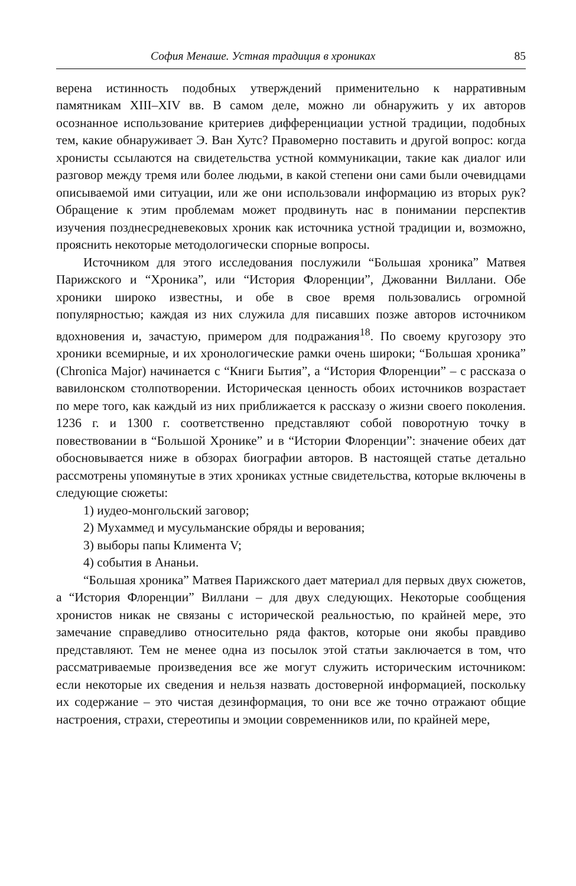София Менаше. Устная традиция в хрониках 85
верена истинность подобных утверждений применительно к нарративным памятникам XIII–XIV вв. В самом деле, можно ли обнаружить у их авторов осознанное использование критериев дифференциации устной традиции, подобных тем, какие обнаруживает Э. Ван Хутс? Правомерно поставить и другой вопрос: когда хронисты ссылаются на свидетельства устной коммуникации, такие как диалог или разговор между тремя или более людьми, в какой степени они сами были очевидцами описываемой ими ситуации, или же они использовали информацию из вторых рук? Обращение к этим проблемам может продвинуть нас в понимании перспектив изучения позднесредневековых хроник как источника устной традиции и, возможно, прояснить некоторые методологически спорные вопросы.
Источником для этого исследования послужили “Большая хроника” Матвея Парижского и “Хроника”, или “История Флоренции”, Джованни Виллани. Обе хроники широко известны, и обе в свое время пользовались огромной популярностью; каждая из них служила для писавших позже авторов источником вдохновения и, зачастую, примером для подражания<sup>18</sup>. По своему кругозору это хроники всемирные, и их хронологические рамки очень широки; “Большая хроника” (Chronica Major) начинается с “Книги Бытия”, а “История Флоренции” – с рассказа о вавилонском столпотворении. Историческая ценность обоих источников возрастает по мере того, как каждый из них приближается к рассказу о жизни своего поколения. 1236 г. и 1300 г. соответственно представляют собой поворотную точку в повествовании в “Большой Хронике” и в “Истории Флоренции”: значение обеих дат обосновывается ниже в обзорах биографии авторов. В настоящей статье детально рассмотрены упомянутые в этих хрониках устные свидетельства, которые включены в следующие сюжеты:
1) иудео-монгольский заговор;
2) Мухаммед и мусульманские обряды и верования;
3) выборы папы Климента V;
4) события в Ананьи.
“Большая хроника” Матвея Парижского дает материал для первых двух сюжетов, а “История Флоренции” Виллани – для двух следующих. Некоторые сообщения хронистов никак не связаны с исторической реальностью, по крайней мере, это замечание справедливо относительно ряда фактов, которые они якобы правдиво представляют. Тем не менее одна из посылок этой статьи заключается в том, что рассматриваемые произведения все же могут служить историческим источником: если некоторые их сведения и нельзя назвать достоверной информацией, поскольку их содержание – это чистая дезинформация, то они все же точно отражают общие настроения, страхи, стереотипы и эмоции современников или, по крайней мере,